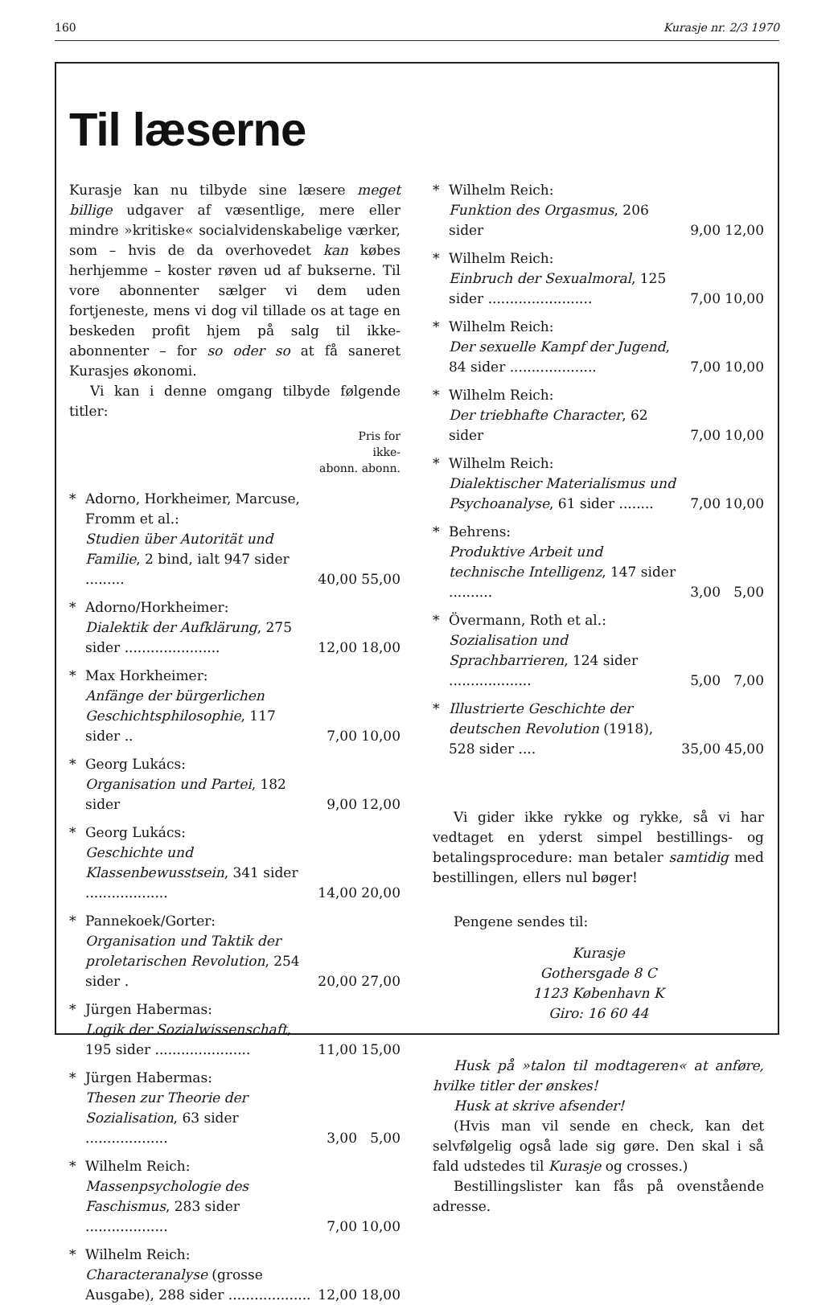160 Kurasje nr. 2/3 1970
Til læserne
Kurasje kan nu tilbyde sine læsere meget billige udgaver af væsentlige, mere eller mindre »kritiske« socialvidenskabelige værker, som – hvis de da overhovedet kan købes herhjemme – koster røven ud af bukserne. Til vore abonnenter sælger vi dem uden fortjeneste, mens vi dog vil tillade os at tage en beskeden profit hjem på salg til ikke-abonnenter – for so oder so at få saneret Kurasjes økonomi.
Vi kan i denne omgang tilbyde følgende titler:
Pris for
ikke-
abonn. abonn.
| * | Adorno, Horkheimer, Marcuse, Fromm et al.: Studien über Autorität und Familie , 2 bind, ialt 947 sider ......... | 40,00 | 55,00 |
| * | Adorno/Horkheimer: Dialektik der Aufklärung , 275 sider ...................... | 12,00 | 18,00 |
| * | Max Horkheimer: Anfänge der bürgerlichen Geschichtsphilosophie , 117 sider .. | 7,00 | 10,00 |
| * | Georg Lukács: Organisation und Partei , 182 sider | 9,00 | 12,00 |
| * | Georg Lukács: Geschichte und Klassenbewusstsein , 341 sider ................... | 14,00 | 20,00 |
| * | Pannekoek/Gorter: Organisation und Taktik der proletarischen Revolution , 254 sider . | 20,00 | 27,00 |
| * | Jürgen Habermas: Logik der Sozialwissenschaft , 195 sider ...................... | 11,00 | 15,00 |
| * | Jürgen Habermas: Thesen zur Theorie der Sozialisation , 63 sider ................... | 3,00 | 5,00 |
| * | Wilhelm Reich: Massenpsychologie des Faschismus , 283 sider ................... | 7,00 | 10,00 |
| * | Wilhelm Reich: Characteranalyse (grosse Ausgabe), 288 sider ................... | 12,00 | 18,00 |
| * | Wilhelm Reich: Funktion des Orgasmus , 206 sider | 9,00 | 12,00 |
| * | Wilhelm Reich: Einbruch der Sexualmoral , 125 sider ........................ | 7,00 | 10,00 |
| * | Wilhelm Reich: Der sexuelle Kampf der Jugend , 84 sider .................... | 7,00 | 10,00 |
| * | Wilhelm Reich: Der triebhafte Character , 62 sider | 7,00 | 10,00 |
| * | Wilhelm Reich: Dialektischer Materialismus und Psychoanalyse , 61 sider ........ | 7,00 | 10,00 |
| * | Behrens: Produktive Arbeit und technische Intelligenz , 147 sider .......... | 3,00 | 5,00 |
| * | Övermann, Roth et al.: Sozialisation und Sprachbarrieren , 124 sider ................... | 5,00 | 7,00 |
| * | Illustrierte Geschichte der deutschen Revolution (1918), 528 sider .... | 35,00 | 45,00 |
Vi gider ikke rykke og rykke, så vi har vedtaget en yderst simpel bestillings- og betalingsprocedure: man betaler samtidig med bestillingen, ellers nul bøger!
Pengene sendes til:
Kurasje
Gothersgade 8 C
1123 København K
Giro: 16 60 44
Husk på »talon til modtageren« at anføre, hvilke titler der ønskes!
Husk at skrive afsender!
(Hvis man vil sende en check, kan det selvfølgelig også lade sig gøre. Den skal i så fald udstedes til Kurasje og crosses.)
Bestillingslister kan fås på ovenstående adresse.